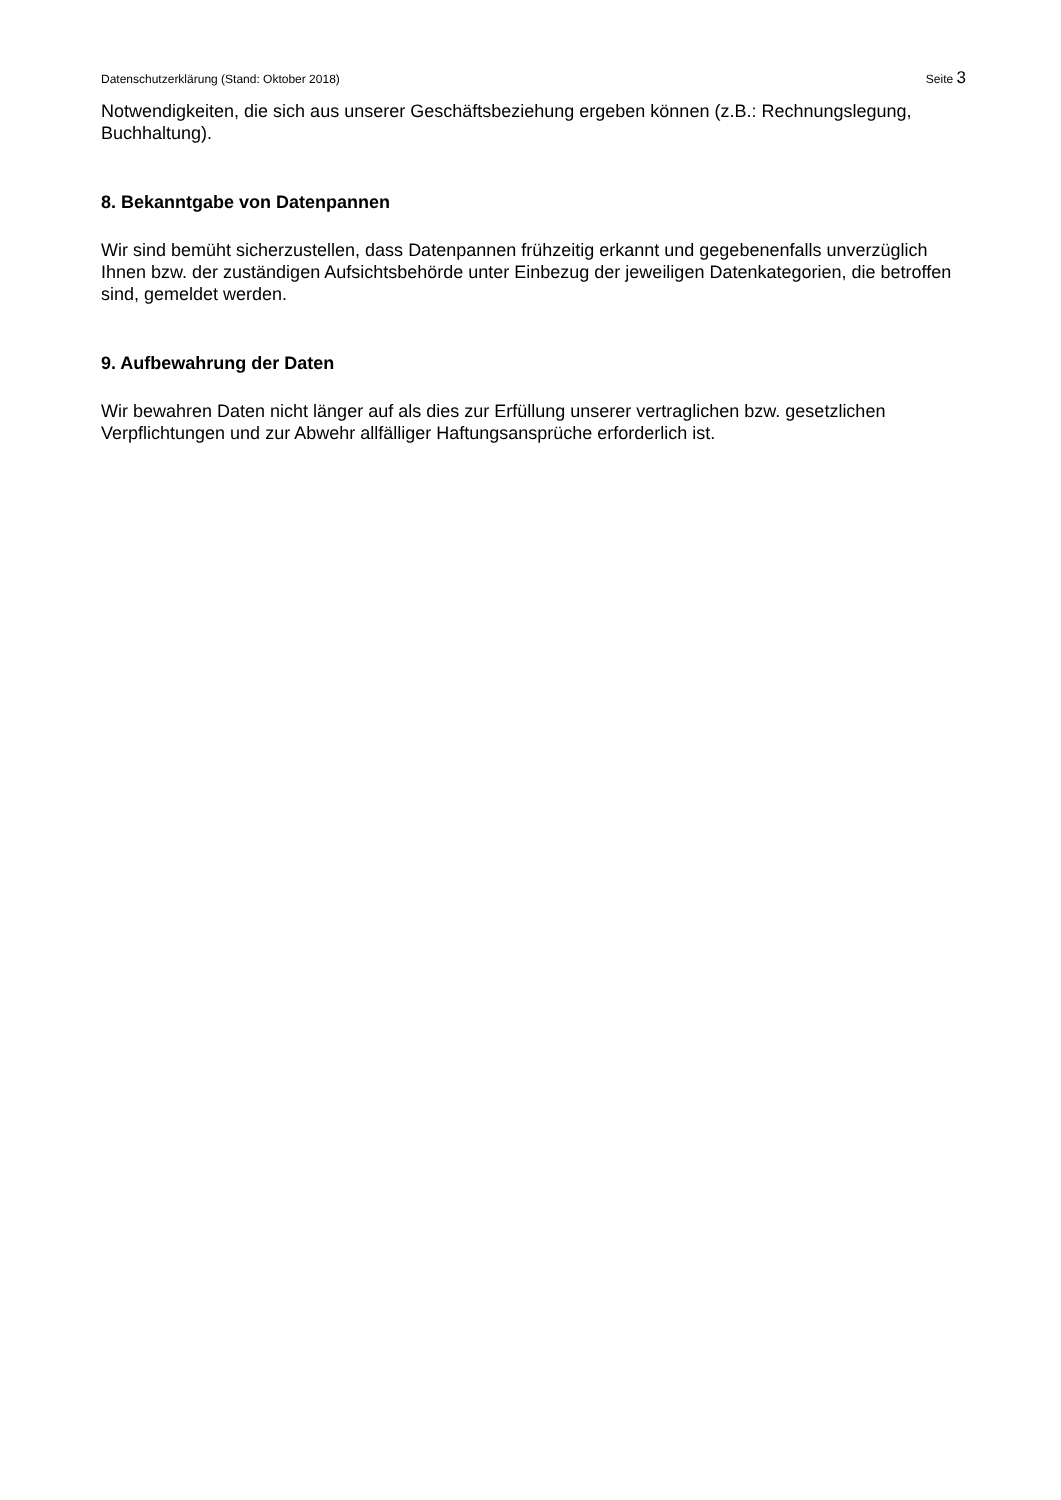Datenschutzerklärung (Stand: Oktober 2018) Seite 3
Notwendigkeiten, die sich aus unserer Geschäftsbeziehung ergeben können (z.B.: Rechnungslegung, Buchhaltung).
8. Bekanntgabe von Datenpannen
Wir sind bemüht sicherzustellen, dass Datenpannen frühzeitig erkannt und gegebenenfalls unverzüglich Ihnen bzw. der zuständigen Aufsichtsbehörde unter Einbezug der jeweiligen Datenkategorien, die betroffen sind, gemeldet werden.
9. Aufbewahrung der Daten
Wir bewahren Daten nicht länger auf als dies zur Erfüllung unserer vertraglichen bzw. gesetzlichen Verpflichtungen und zur Abwehr allfälliger Haftungsansprüche erforderlich ist.